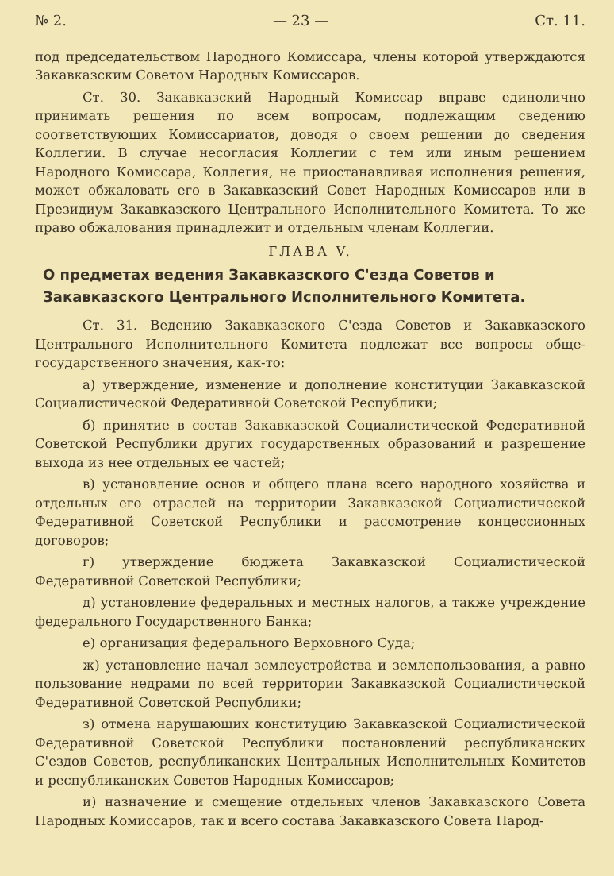№ 2. — 23 — Ст. 11.
под председательством Народного Комиссара, члены которой утверждаются Закавказским Советом Народных Комиссаров.
Ст. 30. Закавказский Народный Комиссар вправе единолично принимать решения по всем вопросам, подлежащим сведению соответствующих Комиссариатов, доводя о своем решении до сведения Коллегии. В случае несогласия Коллегии с тем или иным решением Народного Комиссара, Коллегия, не приостанавливая исполнения решения, может обжаловать его в Закавказский Совет Народных Комиссаров или в Президиум Закавказского Центрального Исполнительного Комитета. То же право обжалования принадлежит и отдельным членам Коллегии.
ГЛАВА V.
О предметах ведения Закавказского С'езда Советов и Закавказского Центрального Исполнительного Комитета.
Ст. 31. Ведению Закавказского С'езда Советов и Закавказского Центрального Исполнительного Комитета подлежат все вопросы обще-государственного значения, как-то:
а) утверждение, изменение и дополнение конституции Закавказской Социалистической Федеративной Советской Республики;
б) принятие в состав Закавказской Социалистической Федеративной Советской Республики других государственных образований и разрешение выхода из нее отдельных ее частей;
в) установление основ и общего плана всего народного хозяйства и отдельных его отраслей на территории Закавказской Социалистической Федеративной Советской Республики и рассмотрение концессионных договоров;
г) утверждение бюджета Закавказской Социалистической Федеративной Советской Республики;
д) установление федеральных и местных налогов, а также учреждение федерального Государственного Банка;
е) организация федерального Верховного Суда;
ж) установление начал землеустройства и землепользования, а равно пользование недрами по всей территории Закавказской Социалистической Федеративной Советской Республики;
з) отмена нарушающих конституцию Закавказской Социалистической Федеративной Советской Республики постановлений республиканских С'ездов Советов, республиканских Центральных Исполнительных Комитетов и республиканских Советов Народных Комиссаров;
и) назначение и смещение отдельных членов Закавказского Совета Народных Комиссаров, так и всего состава Закавказского Совета Народ-